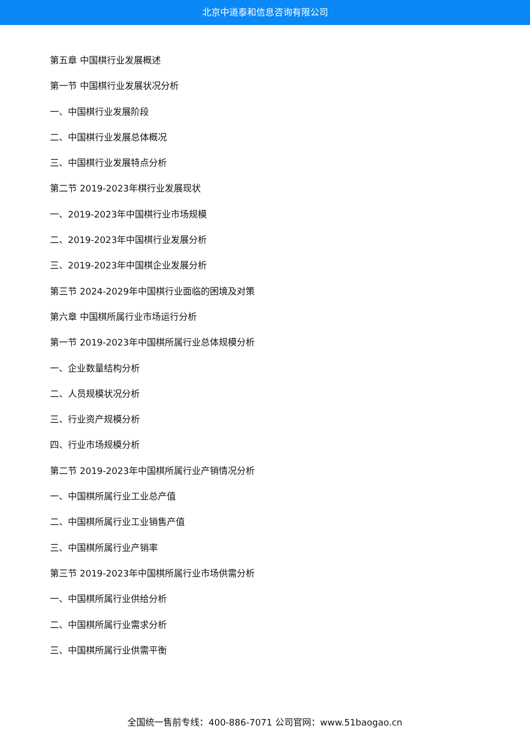北京中道泰和信息咨询有限公司
第五章 中国棋行业发展概述
第一节 中国棋行业发展状况分析
一、中国棋行业发展阶段
二、中国棋行业发展总体概况
三、中国棋行业发展特点分析
第二节 2019-2023年棋行业发展现状
一、2019-2023年中国棋行业市场规模
二、2019-2023年中国棋行业发展分析
三、2019-2023年中国棋企业发展分析
第三节 2024-2029年中国棋行业面临的困境及对策
第六章 中国棋所属行业市场运行分析
第一节 2019-2023年中国棋所属行业总体规模分析
一、企业数量结构分析
二、人员规模状况分析
三、行业资产规模分析
四、行业市场规模分析
第二节 2019-2023年中国棋所属行业产销情况分析
一、中国棋所属行业工业总产值
二、中国棋所属行业工业销售产值
三、中国棋所属行业产销率
第三节 2019-2023年中国棋所属行业市场供需分析
一、中国棋所属行业供给分析
二、中国棋所属行业需求分析
三、中国棋所属行业供需平衡
全国统一售前专线：400-886-7071 公司官网：www.51baogao.cn